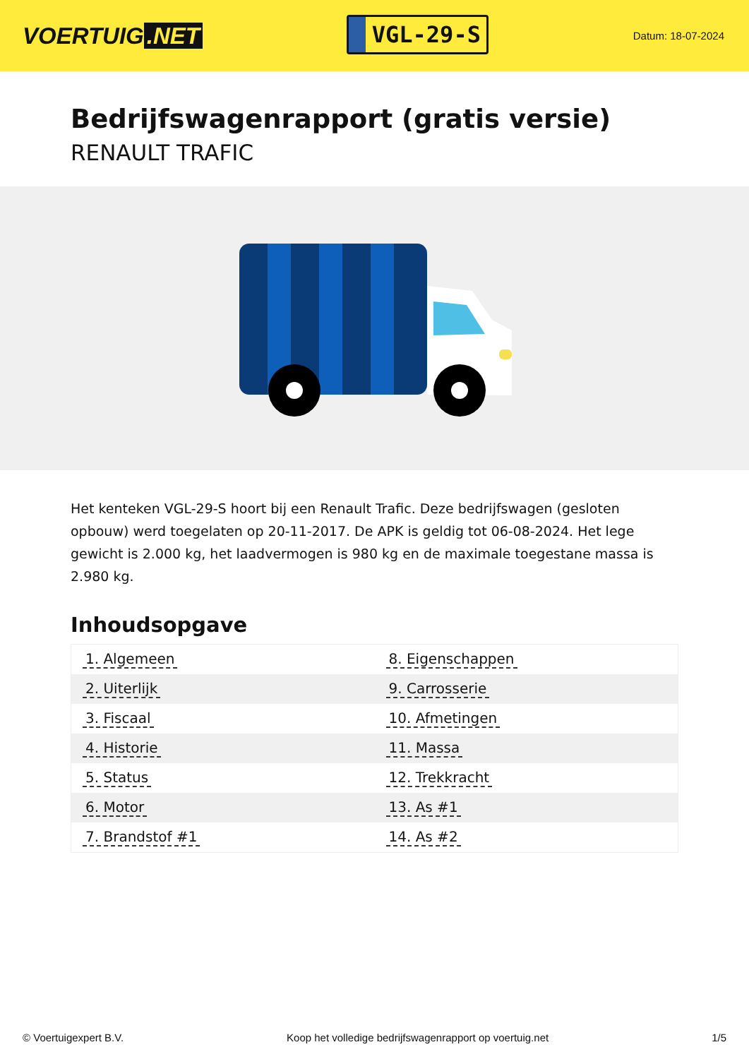VOERTUIG.NET
VGL-29-S
Datum: 18-07-2024
Bedrijfswagenrapport (gratis versie)
RENAULT TRAFIC
Het kenteken VGL-29-S hoort bij een Renault Trafic. Deze bedrijfswagen (gesloten opbouw) werd toegelaten op 20-11-2017. De APK is geldig tot 06-08-2024. Het lege gewicht is 2.000 kg, het laadvermogen is 980 kg en de maximale toegestane massa is 2.980 kg.
Inhoudsopgave
| 1. Algemeen | 8. Eigenschappen |
| 2. Uiterlijk | 9. Carrosserie |
| 3. Fiscaal | 10. Afmetingen |
| 4. Historie | 11. Massa |
| 5. Status | 12. Trekkracht |
| 6. Motor | 13. As #1 |
| 7. Brandstof #1 | 14. As #2 |
© Voertuigexpert B.V. Koop het volledige bedrijfswagenrapport op voertuig.net
1/5